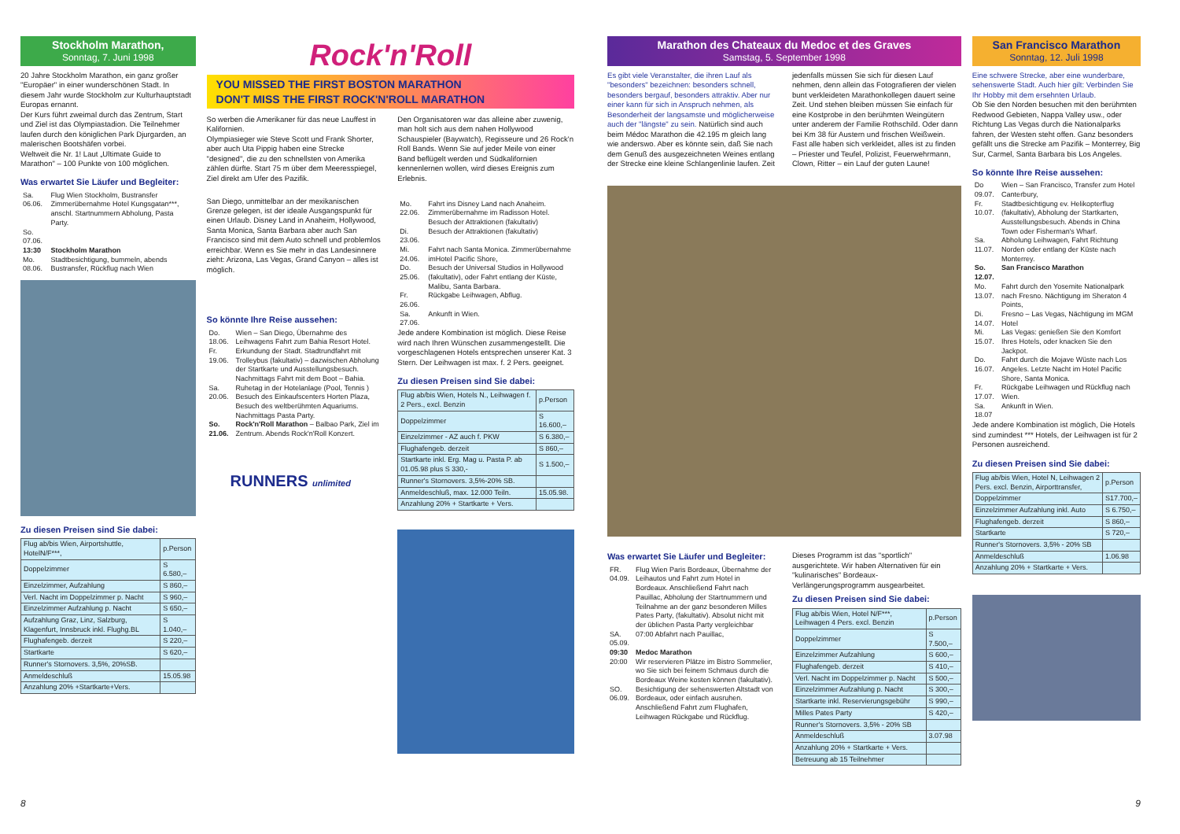Stockholm Marathon,
Sonntag, 7. Juni 1998
20 Jahre Stockholm Marathon, ein ganz großer "Europäer" in einer wunderschönen Stadt. In diesem Jahr wurde Stockholm zur Kulturhauptstadt Europas ernannt.
Der Kurs führt zweimal durch das Zentrum, Start und Ziel ist das Olympiastadion. Die Teilnehmer laufen durch den königlichen Park Djurgarden, an malerischen Bootshäfen vorbei.
Weltweit die Nr. 1! Laut „Ultimate Guide to Marathon" – 100 Punkte von 100 möglichen.
Was erwartet Sie Läufer und Begleiter:
| Sa. 06.06. | Flug Wien Stockholm, Bustransfer Zimmerübernahme Hotel Kungsgatan***, anschl. Startnummern Abholung, Pasta Party. |
| So. 07.06. | |
| 13:30 | Stockholm Marathon |
| Mo. 08.06. | Stadtbesichtigung, bummeln, abends Bustransfer, Rückflug nach Wien |
Zu diesen Preisen sind Sie dabei:
| Flug ab/bis Wien, Airportshuttle, HotelN/F***, | p.Person |
| --- | --- |
| Doppelzimmer | S 6.580,– |
| Einzelzimmer, Aufzahlung | S 860,– |
| Verl. Nacht im Doppelzimmer p. Nacht | S 960,– |
| Einzelzimmer Aufzahlung p. Nacht | S 650,– |
| Aufzahlung Graz, Linz, Salzburg, Klagenfurt, Innsbruck inkl. Flughg.BL | S 1.040,– |
| Flughafengeb. derzeit | S 220,– |
| Startkarte | S 620,– |
| Runner's Stornovers. 3,5%, 20%SB. | |
| Anmeldeschluß | 15.05.98 |
| Anzahlung 20% +Startkarte+Vers. | |
Rock'n'Roll
YOU MISSED THE FIRST BOSTON MARATHON
DON'T MISS THE FIRST ROCK'N'ROLL MARATHON
So werben die Amerikaner für das neue Lauffest in Kalifornien.
Olympiasieger wie Steve Scott und Frank Shorter, aber auch Uta Pippig haben eine Strecke "designed", die zu den schnellsten von Amerika zählen dürfte. Start 75 m über dem Meeresspiegel, Ziel direkt am Ufer des Pazifik.
San Diego, unmittelbar an der mexikanischen Grenze gelegen, ist der ideale Ausgangspunkt für einen Urlaub. Disney Land in Anaheim, Hollywood, Santa Monica, Santa Barbara aber auch San Francisco sind mit dem Auto schnell und problemlos erreichbar. Wenn es Sie mehr in das Landesinnere zieht: Arizona, Las Vegas, Grand Canyon – alles ist möglich.
So könnte Ihre Reise aussehen:
| Do. 18.06. | Wien – San Diego, Übernahme des Leihwagens Fahrt zum Bahia Resort Hotel. |
| Fr. 19.06. | Erkundung der Stadt. Stadtrundfahrt mit Trolleybus (fakultativ) – dazwischen Abholung der Startkarte und Ausstellungsbesuch. Nachmittags Fahrt mit dem Boot – Bahia. |
| Sa. 20.06. | Ruhetag in der Hotelanlage (Pool, Tennis ) Besuch des Einkaufscenters Horten Plaza, Besuch des weltberühmten Aquariums. Nachmittags Pasta Party. |
| So. 21.06. | Rock'n'Roll Marathon – Balbao Park, Ziel im Zentrum. Abends Rock'n'Roll Konzert. |
RUNNERS unlimited
Den Organisatoren war das alleine aber zuwenig, man holt sich aus dem nahen Hollywood Schauspieler (Baywatch), Regisseure und 26 Rock'n Roll Bands. Wenn Sie auf jeder Meile von einer Band beflügelt werden und Südkalifornien kennenlernen wollen, wird dieses Ereignis zum Erlebnis.
| Mo. 22.06. | Fahrt ins Disney Land nach Anaheim. Zimmerübernahme im Radisson Hotel. Besuch der Attraktionen (fakultativ) |
| Di. 23.06. | Besuch der Attraktionen (fakultativ) |
| Mi. 24.06. | Fahrt nach Santa Monica. Zimmerübernahme imHotel Pacific Shore, |
| Do. 25.06. | Besuch der Universal Studios in Hollywood (fakultativ), oder Fahrt entlang der Küste, Malibu, Santa Barbara. |
| Fr. 26.06. | Rückgabe Leihwagen, Abflug. |
| Sa. 27.06. | Ankunft in Wien. |
Jede andere Kombination ist möglich. Diese Reise wird nach Ihren Wünschen zusammengestellt. Die vorgeschlagenen Hotels entsprechen unserer Kat. 3 Stern. Der Leihwagen ist max. f. 2 Pers. geeignet.
Zu diesen Preisen sind Sie dabei:
| Flug ab/bis Wien, Hotels N., Leihwagen f. 2 Pers., excl. Benzin | p.Person |
| --- | --- |
| Doppelzimmer | S 16.600,– |
| Einzelzimmer - AZ auch f. PKW | S 6.380,– |
| Flughafengeb. derzeit | S 860,– |
| Startkarte inkl. Erg. Mag u. Pasta P. ab 01.05.98 plus S 330,- | S 1.500,– |
| Runner's Stornovers. 3,5%-20% SB. | |
| Anmeldeschluß, max. 12.000 Teiln. | 15.05.98. |
| Anzahlung 20% + Startkarte + Vers. | |
8
Marathon des Chateaux du Medoc et des Graves
Samstag, 5. September 1998
Es gibt viele Veranstalter, die ihren Lauf als "besonders" bezeichnen: besonders schnell, besonders bergauf, besonders attraktiv. Aber nur einer kann für sich in Anspruch nehmen, als Besonderheit der langsamste und möglicherweise auch der "längste" zu sein. Natürlich sind auch beim Médoc Marathon die 42.195 m gleich lang wie anderswo. Aber es könnte sein, daß Sie nach dem Genuß des ausgezeichneten Weines entlang der Strecke eine kleine Schlangenlinie laufen. Zeit jedenfalls müssen Sie sich für diesen Lauf nehmen, denn allein das Fotografieren der vielen bunt verkleideten Marathonkollegen dauert seine Zeit. Und stehen bleiben müssen Sie einfach für eine Kostprobe in den berühmten Weingütern unter anderem der Familie Rothschild. Oder dann bei Km 38 für Austern und frischen Weißwein. Fast alle haben sich verkleidet, alles ist zu finden – Priester und Teufel, Polizist, Feuerwehrmann, Clown, Ritter – ein Lauf der guten Laune!
Was erwartet Sie Läufer und Begleiter:
| FR. 04.09. | Flug Wien Paris Bordeaux, Übernahme der Leihautos und Fahrt zum Hotel in Bordeaux. Anschließend Fahrt nach Pauillac, Abholung der Startnummern und Teilnahme an der ganz besonderen Milles Pates Party, (fakultativ). Absolut nicht mit der üblichen Pasta Party vergleichbar |
| SA. 05.09. | 07:00 Abfahrt nach Pauillac, |
| 09:30 | Medoc Marathon |
| 20:00 | Wir reservieren Plätze im Bistro Sommelier, wo Sie sich bei feinem Schmaus durch die Bordeaux Weine kosten können (fakultativ). |
| SO. 06.09. | Besichtigung der sehenswerten Altstadt von Bordeaux, oder einfach ausruhen. Anschließend Fahrt zum Flughafen, Leihwagen Rückgabe und Rückflug. |
Dieses Programm ist das "sportlich" ausgerichtete. Wir haben Alternativen für ein "kulinarisches" Bordeaux- Verlängerungsprogramm ausgearbeitet.
Zu diesen Preisen sind Sie dabei:
| Flug ab/bis Wien, Hotel N/F***, Leihwagen 4 Pers. excl. Benzin | p.Person |
| --- | --- |
| Doppelzimmer | S 7.500,– |
| Einzelzimmer Aufzahlung | S 600,– |
| Flughafengeb. derzeit | S 410,– |
| Verl. Nacht im Doppelzimmer p. Nacht | S 500,– |
| Einzelzimmer Aufzahlung p. Nacht | S 300,– |
| Startkarte inkl. Reservierungsgebühr | S 990,– |
| Milles Pates Party | S 420,– |
| Runner's Stornovers. 3,5% - 20% SB | |
| Anmeldeschluß | 3.07.98 |
| Anzahlung 20% + Startkarte + Vers. | |
| Betreuung ab 15 Teilnehmer | |
San Francisco Marathon
Sonntag, 12. Juli 1998
Eine schwere Strecke, aber eine wunderbare, sehenswerte Stadt. Auch hier gilt: Verbinden Sie Ihr Hobby mit dem ersehnten Urlaub.
Ob Sie den Norden besuchen mit den berühmten Redwood Gebieten, Nappa Valley usw., oder Richtung Las Vegas durch die Nationalparks fahren, der Westen steht offen. Ganz besonders gefällt uns die Strecke am Pazifik – Monterrey, Big Sur, Carmel, Santa Barbara bis Los Angeles.
So könnte Ihre Reise aussehen:
| Do 09.07. | Wien – San Francisco, Transfer zum Hotel Canterbury, |
| Fr. 10.07. | Stadtbesichtigung ev. Helikopterflug (fakultativ), Abholung der Startkarten, Ausstellungsbesuch. Abends in China Town oder Fisherman's Wharf. |
| Sa. 11.07. | Abholung Leihwagen, Fahrt Richtung Norden oder entlang der Küste nach Monterrey. |
| So. 12.07. | San Francisco Marathon |
| Mo. 13.07. | Fahrt durch den Yosemite Nationalpark nach Fresno. Nächtigung im Sheraton 4 Points, |
| Di. 14.07. | Fresno – Las Vegas, Nächtigung im MGM Hotel |
| Mi. 15.07. | Las Vegas: genießen Sie den Komfort Ihres Hotels, oder knacken Sie den Jackpot. |
| Do. 16.07. | Fahrt durch die Mojave Wüste nach Los Angeles. Letzte Nacht im Hotel Pacific Shore, Santa Monica. |
| Fr. 17.07. | Rückgabe Leihwagen und Rückflug nach Wien. |
| Sa. 18.07 | Ankunft in Wien. |
Jede andere Kombination ist möglich, Die Hotels sind zumindest *** Hotels, der Leihwagen ist für 2 Personen ausreichend.
Zu diesen Preisen sind Sie dabei:
| Flug ab/bis Wien, Hotel N, Leihwagen 2 Pers. excl. Benzin, Airporttransfer, | p.Person |
| --- | --- |
| Doppelzimmer | S17.700,– |
| Einzelzimmer Aufzahlung inkl. Auto | S 6.750,– |
| Flughafengeb. derzeit | S 860,– |
| Startkarte | S 720,– |
| Runner's Stornovers. 3,5% - 20% SB | |
| Anmeldeschluß | 1.06.98 |
| Anzahlung 20% + Startkarte + Vers. | |
9